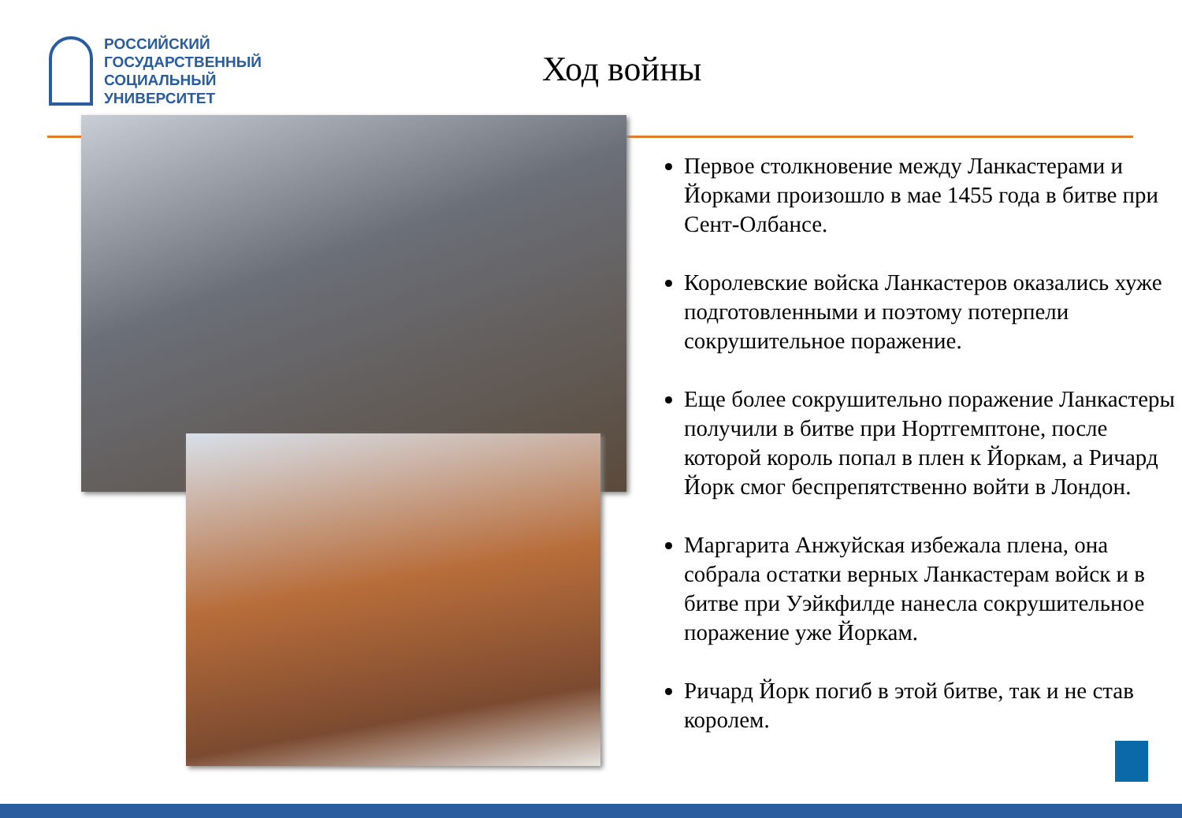РОССИЙСКИЙ
ГОСУДАРСТВЕННЫЙ
СОЦИАЛЬНЫЙ
УНИВЕРСИТЕТ
Ход войны
Первое столкновение между Ланкастерами и Йорками произошло в мае 1455 года в битве при Сент-Олбансе.
Королевские войска Ланкастеров оказались хуже подготовленными и поэтому потерпели сокрушительное поражение.
Еще более сокрушительно поражение Ланкастеры получили в битве при Нортгемптоне, после которой король попал в плен к Йоркам, а Ричард Йорк смог беспрепятственно войти в Лондон.
Маргарита Анжуйская избежала плена, она собрала остатки верных Ланкастерам войск и в битве при Уэйкфилде нанесла сокрушительное поражение уже Йоркам.
Ричард Йорк погиб в этой битве, так и не став королем.